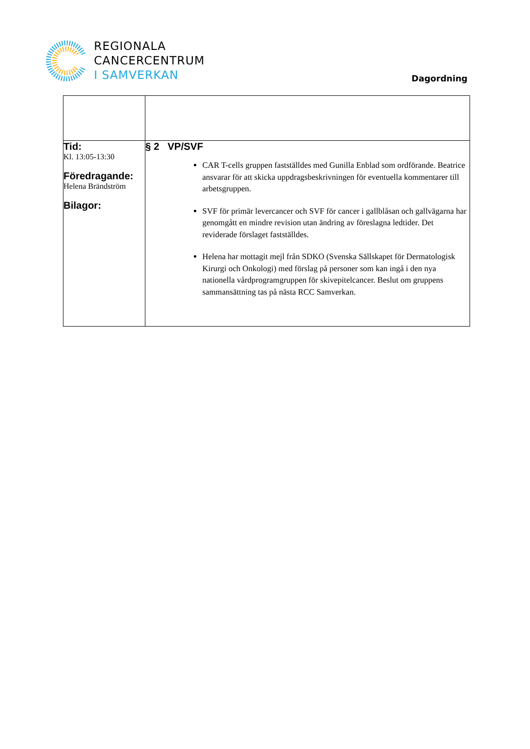REGIONALA
CANCERCENTRUM
I SAMVERKAN
Dagordning
| Tid: Kl. 13:05-13:30 Föredragande: Helena Brändström Bilagor: | § 2 VP/SVF CAR T-cells gruppen fastställdes med Gunilla Enblad som ordförande. Beatrice ansvarar för att skicka uppdragsbeskrivningen för eventuella kommentarer till arbetsgruppen. SVF för primär levercancer och SVF för cancer i gallblåsan och gallvägarna har genomgått en mindre revision utan ändring av föreslagna ledtider. Det reviderade förslaget fastställdes. Helena har mottagit mejl från SDKO (Svenska Sällskapet för Dermatologisk Kirurgi och Onkologi) med förslag på personer som kan ingå i den nya nationella vårdprogramgruppen för skivepitelcancer. Beslut om gruppens sammansättning tas på nästa RCC Samverkan. |